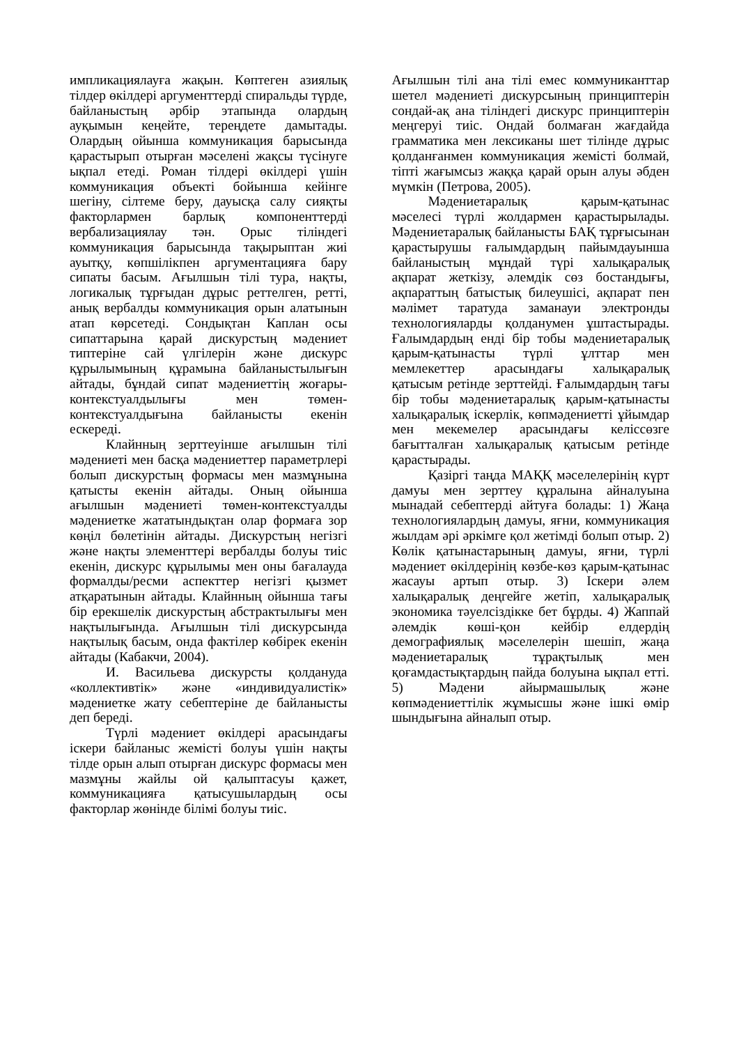импликациялауға жақын. Көптеген азиялық тілдер өкілдері аргументтерді спиральды түрде, байланыстың әрбір этапында олардың ауқымын кеңейте, тереңдете дамытады. Олардың ойынша коммуникация барысында қарастырып отырған мәселені жақсы түсінуге ықпал етеді. Роман тілдері өкілдері үшін коммуникация объекті бойынша кейінге шегіну, сілтеме беру, дауысқа салу сияқты факторлармен барлық компоненттерді вербализациялау тән. Орыс тіліндегі коммуникация барысында тақырыптан жиі ауытқу, көпшілікпен аргументацияға бару сипаты басым. Ағылшын тілі тура, нақты, логикалық тұрғыдан дұрыс реттелген, ретті, анық вербалды коммуникация орын алатынын атап көрсетеді. Сондықтан Каплан осы сипаттарына қарай дискурстың мәдениет типтеріне сай үлгілерін және дискурс құрылымының құрамына байланыстылығын айтады, бұндай сипат мәдениеттің жоғары-контекстуалдылығы мен төмен-контекстуалдығына байланысты екенін ескереді.
Клайнның зерттеуінше ағылшын тілі мәдениеті мен басқа мәдениеттер параметрлері болып дискурстың формасы мен мазмұнына қатысты екенін айтады. Оның ойынша ағылшын мәдениеті төмен-контекстуалды мәдениетке жататындықтан олар формаға зор көңіл бөлетінін айтады. Дискурстың негізгі және нақты элементтері вербалды болуы тиіс екенін, дискурс құрылымы мен оны бағалауда формалды/ресми аспекттер негізгі қызмет атқаратынын айтады. Клайнның ойынша тағы бір ерекшелік дискурстың абстрактылығы мен нақтылығында. Ағылшын тілі дискурсында нақтылық басым, онда фактілер көбірек екенін айтады (Кабакчи, 2004).
И. Васильева дискурсты қолдануда «коллективтік» және «индивидуалистік» мәдениетке жату себептеріне де байланысты деп береді.
Түрлі мәдениет өкілдері арасындағы іскери байланыс жемісті болуы үшін нақты тілде орын алып отырған дискурс формасы мен мазмұны жайлы ой қалыптасуы қажет, коммуникацияға қатысушылардың осы факторлар жөнінде білімі болуы тиіс.
Ағылшын тілі ана тілі емес коммуниканттар шетел мәдениеті дискурсының принциптерін сондай-ақ ана тіліндегі дискурс принциптерін меңгеруі тиіс. Ондай болмаған жағдайда грамматика мен лексиканы шет тілінде дұрыс қолданғанмен коммуникация жемісті болмай, тіпті жағымсыз жаққа қарай орын алуы әбден мүмкін (Петрова, 2005).
Мәдениетаралық қарым-қатынас мәселесі түрлі жолдармен қарастырылады. Мәдениетаралық байланысты БАҚ тұрғысынан қарастырушы ғалымдардың пайымдауынша байланыстың мұндай түрі халықаралық ақпарат жеткізу, әлемдік сөз бостандығы, ақпараттың батыстық билеушісі, ақпарат пен мәлімет таратуда заманауи электронды технологияларды қолданумен ұштастырады. Ғалымдардың енді бір тобы мәдениетаралық қарым-қатынасты түрлі ұлттар мен мемлекеттер арасындағы халықаралық қатысым ретінде зерттейді. Ғалымдардың тағы бір тобы мәдениетаралық қарым-қатынасты халықаралық іскерлік, көпмәдениетті ұйымдар мен мекемелер арасындағы келіссөзге бағытталған халықаралық қатысым ретінде қарастырады.
Қазіргі таңда МАҚҚ мәселелерінің күрт дамуы мен зерттеу құралына айналуына мынадай себептерді айтуға болады: 1) Жаңа технологиялардың дамуы, яғни, коммуникация жылдам әрі әркімге қол жетімді болып отыр. 2) Көлік қатынастарының дамуы, яғни, түрлі мәдениет өкілдерінің көзбе-көз қарым-қатынас жасауы артып отыр. 3) Іскери әлем халықаралық деңгейге жетіп, халықаралық экономика тәуелсіздікке бет бұрды. 4) Жаппай әлемдік көші-қон кейбір елдердің демографиялық мәселелерін шешіп, жаңа мәдениетаралық тұрақтылық мен қоғамдастықтардың пайда болуына ықпал етті. 5) Мәдени айырмашылық және көпмәдениеттілік жұмысшы және ішкі өмір шындығына айналып отыр.